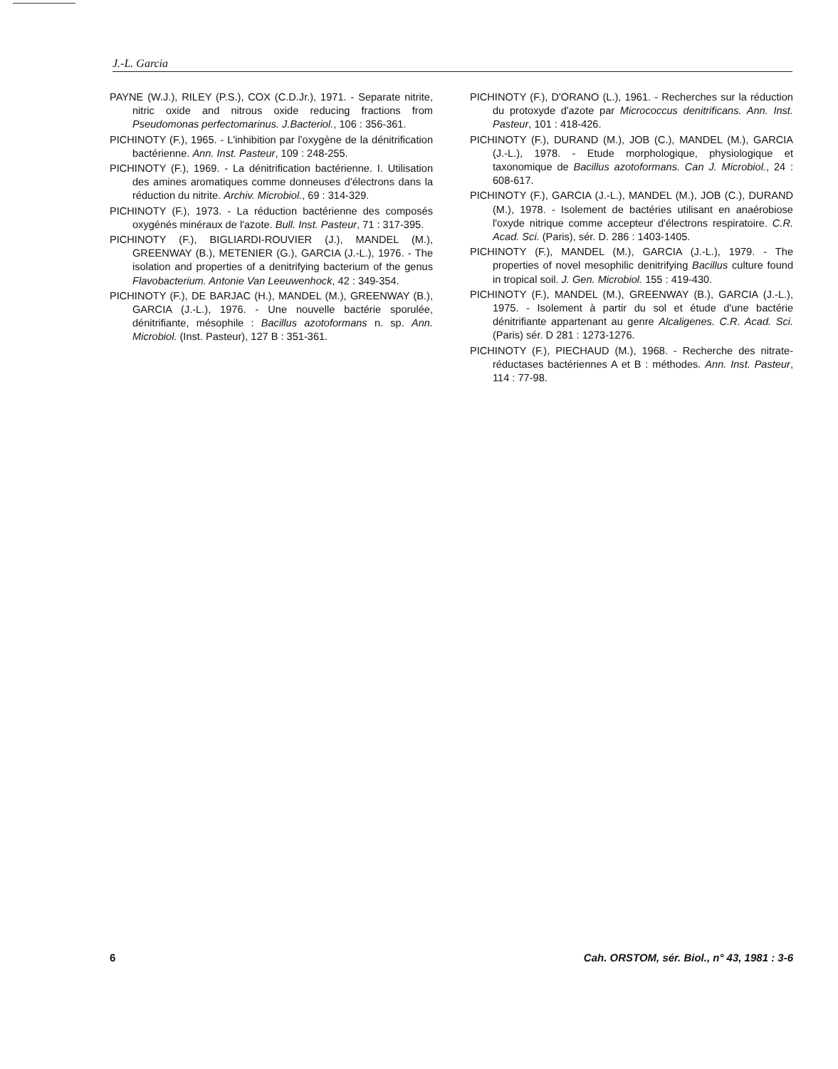J.-L. Garcia
PAYNE (W.J.), RILEY (P.S.), COX (C.D.Jr.), 1971. - Separate nitrite, nitric oxide and nitrous oxide reducing fractions from Pseudomonas perfectomarinus. J.Bacteriol., 106 : 356-361.
PICHINOTY (F.), 1965. - L'inhibition par l'oxygène de la dénitrification bactérienne. Ann. Inst. Pasteur, 109 : 248-255.
PICHINOTY (F.), 1969. - La dénitrification bactérienne. I. Utilisation des amines aromatiques comme donneuses d'électrons dans la réduction du nitrite. Archiv. Microbiol., 69 : 314-329.
PICHINOTY (F.), 1973. - La réduction bactérienne des composés oxygénés minéraux de l'azote. Bull. Inst. Pasteur, 71 : 317-395.
PICHINOTY (F.), BIGLIARDI-ROUVIER (J.), MANDEL (M.), GREENWAY (B.), METENIER (G.), GARCIA (J.-L.), 1976. - The isolation and properties of a denitrifying bacterium of the genus Flavobacterium. Antonie Van Leeuwenhock, 42 : 349-354.
PICHINOTY (F.), DE BARJAC (H.), MANDEL (M.), GREENWAY (B.), GARCIA (J.-L.), 1976. - Une nouvelle bactérie sporulée, dénitrifiante, mésophile : Bacillus azotoformans n. sp. Ann. Microbiol. (Inst. Pasteur), 127 B : 351-361.
PICHINOTY (F.), D'ORANO (L.), 1961. - Recherches sur la réduction du protoxyde d'azote par Micrococcus denitrificans. Ann. Inst. Pasteur, 101 : 418-426.
PICHINOTY (F.), DURAND (M.), JOB (C.), MANDEL (M.), GARCIA (J.-L.), 1978. - Etude morphologique, physiologique et taxonomique de Bacillus azotoformans. Can J. Microbiol., 24 : 608-617.
PICHINOTY (F.), GARCIA (J.-L.), MANDEL (M.), JOB (C.), DURAND (M.), 1978. - Isolement de bactéries utilisant en anaérobiose l'oxyde nitrique comme accepteur d'électrons respiratoire. C.R. Acad. Sci. (Paris), sér. D. 286 : 1403-1405.
PICHINOTY (F.), MANDEL (M.), GARCIA (J.-L.), 1979. - The properties of novel mesophilic denitrifying Bacillus culture found in tropical soil. J. Gen. Microbiol. 155 : 419-430.
PICHINOTY (F.), MANDEL (M.), GREENWAY (B.), GARCIA (J.-L.), 1975. - Isolement à partir du sol et étude d'une bactérie dénitrifiante appartenant au genre Alcaligenes. C.R. Acad. Sci. (Paris) sér. D 281 : 1273-1276.
PICHINOTY (F.), PIECHAUD (M.), 1968. - Recherche des nitrate-réductases bactériennes A et B : méthodes. Ann. Inst. Pasteur, 114 : 77-98.
6 Cah. ORSTOM, sér. Biol., n° 43, 1981 : 3-6